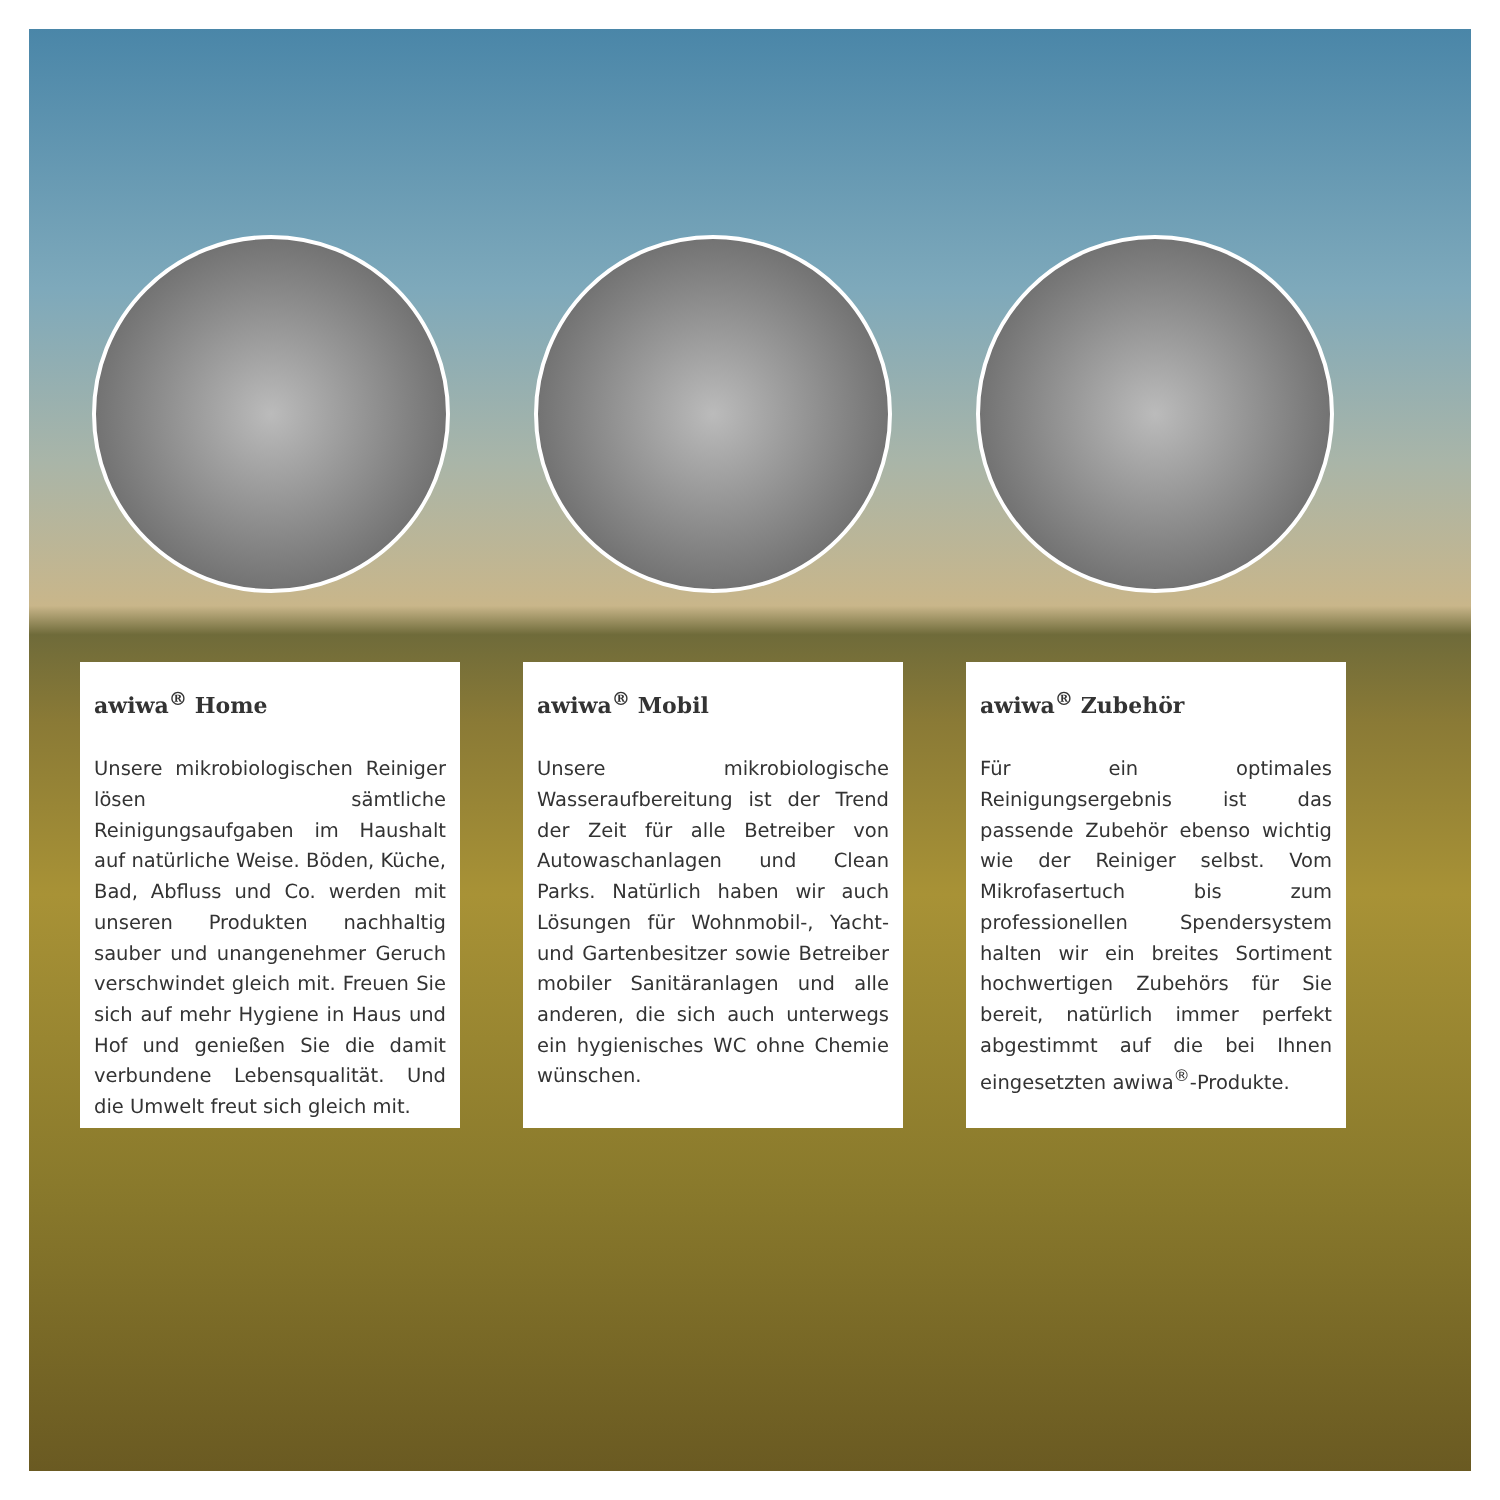awiwa<sup>®</sup> Home
Unsere mikrobiologischen Reiniger lösen sämtliche Reinigungsaufgaben im Haushalt auf natürliche Weise. Böden, Küche, Bad, Abfluss und Co. werden mit unseren Produkten nachhaltig sauber und unangenehmer Geruch verschwindet gleich mit. Freuen Sie sich auf mehr Hygiene in Haus und Hof und genießen Sie die damit verbundene Lebensqualität. Und die Umwelt freut sich gleich mit.
awiwa<sup>®</sup> Mobil
Unsere mikrobiologische Wasseraufbereitung ist der Trend der Zeit für alle Betreiber von Autowaschanlagen und Clean Parks. Natürlich haben wir auch Lösungen für Wohnmobil-, Yacht- und Gartenbesitzer sowie Betreiber mobiler Sanitäranlagen und alle anderen, die sich auch unterwegs ein hygienisches WC ohne Chemie wünschen.
awiwa<sup>®</sup> Zubehör
Für ein optimales Reinigungsergebnis ist das passende Zubehör ebenso wichtig wie der Reiniger selbst. Vom Mikrofasertuch bis zum professionellen Spendersystem halten wir ein breites Sortiment hochwertigen Zubehörs für Sie bereit, natürlich immer perfekt abgestimmt auf die bei Ihnen eingesetzten awiwa<sup>®</sup>-Produkte.